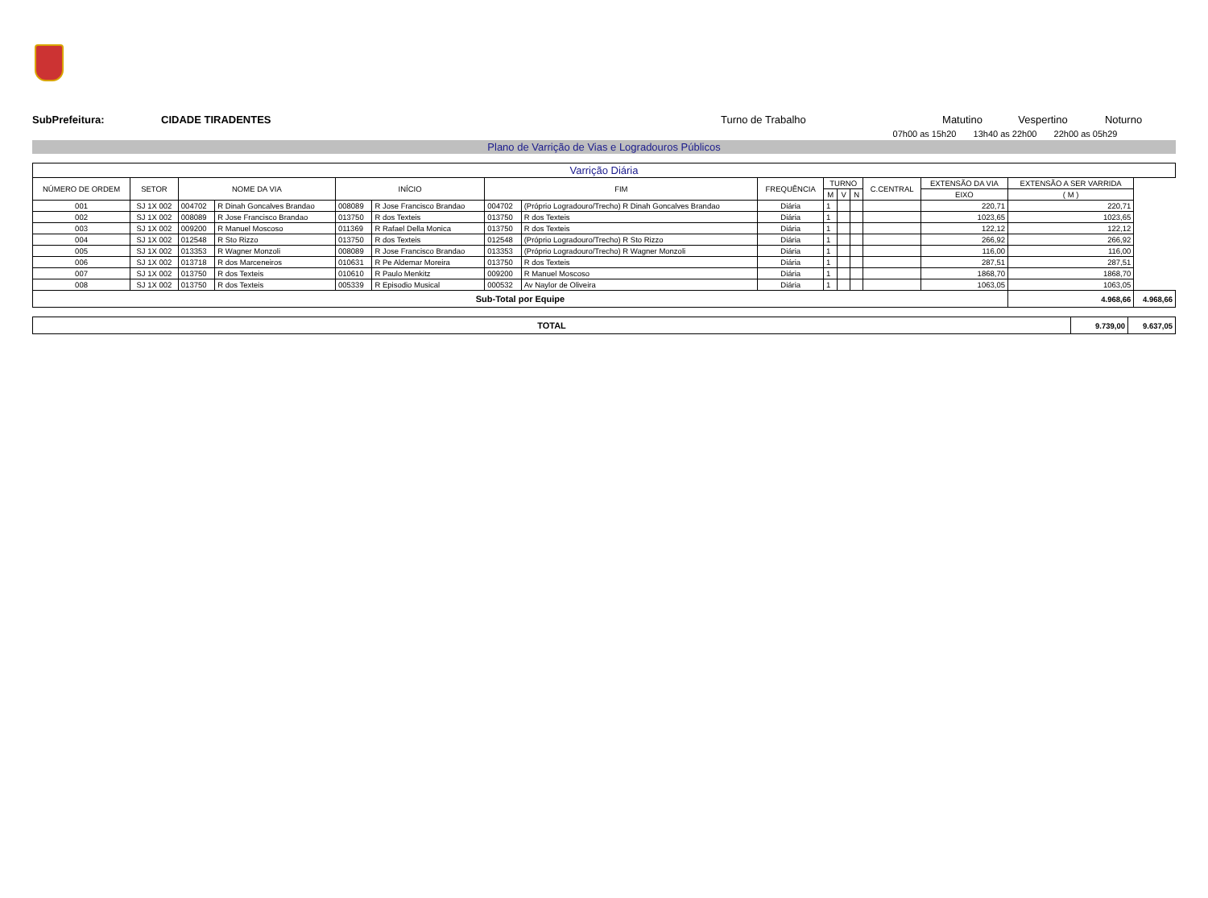SubPrefeitura: CIDADE TIRADENTES Turno de Trabalho Matutino Vespertino Noturno
07h00 as 15h20 13h40 as 22h00 22h00 as 05h29
Plano de Varrição de Vias e Logradouros Públicos
| Varrição Diária | | | | | | | | | | | | | | | |
| NÚMERO DE ORDEM | SETOR | NOME DA VIA | | INÍCIO | | FIM | | FREQUÊNCIA | TURNO | | | C.CENTRAL | EXTENSÃO DA VIA | EXTENSÃO A SER VARRIDA | |
| | | | | | | | | | M | V | N | | EIXO | ( M ) | |
| 001 | SJ 1X 002 | 004702 | R Dinah Goncalves Brandao | 008089 | R Jose Francisco Brandao | 004702 | (Próprio Logradouro/Trecho) R Dinah Goncalves Brandao | Diária | 1 | | | | 220,71 | 220,71 | |
| 002 | SJ 1X 002 | 008089 | R Jose Francisco Brandao | 013750 | R dos Texteis | 013750 | R dos Texteis | Diária | 1 | | | | 1023,65 | 1023,65 | |
| 003 | SJ 1X 002 | 009200 | R Manuel Moscoso | 011369 | R Rafael Della Monica | 013750 | R dos Texteis | Diária | 1 | | | | 122,12 | 122,12 | |
| 004 | SJ 1X 002 | 012548 | R Sto Rizzo | 013750 | R dos Texteis | 012548 | (Próprio Logradouro/Trecho) R Sto Rizzo | Diária | 1 | | | | 266,92 | 266,92 | |
| 005 | SJ 1X 002 | 013353 | R Wagner Monzoli | 008089 | R Jose Francisco Brandao | 013353 | (Próprio Logradouro/Trecho) R Wagner Monzoli | Diária | 1 | | | | 116,00 | 116,00 | |
| 006 | SJ 1X 002 | 013718 | R dos Marceneiros | 010631 | R Pe Aldemar Moreira | 013750 | R dos Texteis | Diária | 1 | | | | 287,51 | 287,51 | |
| 007 | SJ 1X 002 | 013750 | R dos Texteis | 010610 | R Paulo Menkitz | 009200 | R Manuel Moscoso | Diária | 1 | | | | 1868,70 | 1868,70 | |
| 008 | SJ 1X 002 | 013750 | R dos Texteis | 005339 | R Episodio Musical | 000532 | Av Naylor de Oliveira | Diária | 1 | | | | 1063,05 | 1063,05 | |
| Sub-Total por Equipe | | | | | | | | | | | | | | 4.968,66 | 4.968,66 |
| TOTAL | 9.739,00 | 9.637,05 |